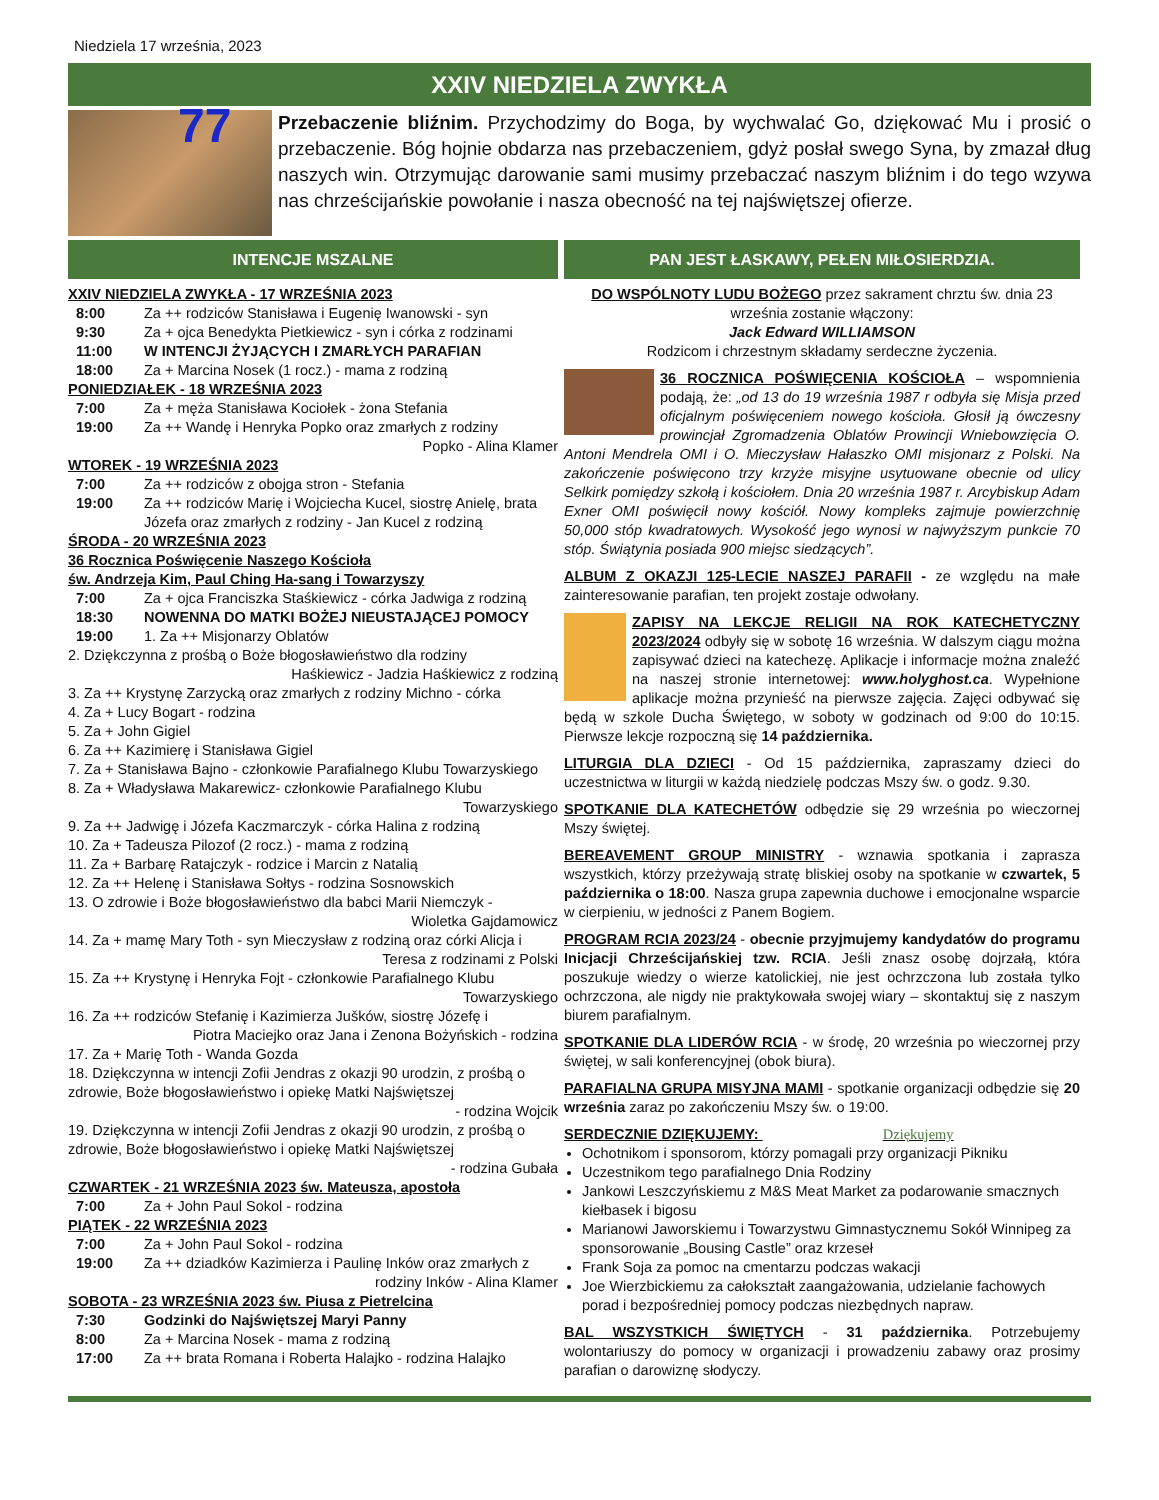Niedziela 17 września, 2023
XXIV NIEDZIELA ZWYKŁA
77
Przebaczenie bliźnim. Przychodzimy do Boga, by wychwalać Go, dziękować Mu i prosić o przebaczenie. Bóg hojnie obdarza nas przebaczeniem, gdyż posłał swego Syna, by zmazał dług naszych win. Otrzymując darowanie sami musimy przebaczać naszym bliźnim i do tego wzywa nas chrześcijańskie powołanie i nasza obecność na tej najświętszej ofierze.
INTENCJE MSZALNE
XXIV NIEDZIELA ZWYKŁA - 17 WRZEŚNIA 2023
8:00 Za ++ rodziców Stanisława i Eugenię Iwanowski - syn
9:30 Za + ojca Benedykta Pietkiewicz - syn i córka z rodzinami
11:00 W INTENCJI ŻYJĄCYCH I ZMARŁYCH PARAFIAN
18:00 Za + Marcina Nosek (1 rocz.) - mama z rodziną
PONIEDZIAŁEK - 18 WRZEŚNIA 2023
7:00 Za + męża Stanisława Kociołek - żona Stefania
19:00 Za ++ Wandę i Henryka Popko oraz zmarłych z rodziny
Popko - Alina Klamer
WTOREK - 19 WRZEŚNIA 2023
7:00 Za ++ rodziców z obojga stron - Stefania
19:00 Za ++ rodziców Marię i Wojciecha Kucel, siostrę Anielę, brata Józefa oraz zmarłych z rodziny - Jan Kucel z rodziną
ŚRODA - 20 WRZEŚNIA 2023
36 Rocznica Poświęcenie Naszego Kościoła
św. Andrzeja Kim, Paul Ching Ha-sang i Towarzyszy
7:00 Za + ojca Franciszka Staśkiewicz - córka Jadwiga z rodziną
18:30 NOWENNA DO MATKI BOŻEJ NIEUSTAJĄCEJ POMOCY
19:00 1. Za ++ Misjonarzy Oblatów
2. Dziękczynna z prośbą o Boże błogosławieństwo dla rodziny
Haśkiewicz - Jadzia Haśkiewicz z rodziną
3. Za ++ Krystynę Zarzycką oraz zmarłych z rodziny Michno - córka
4. Za + Lucy Bogart - rodzina
5. Za + John Gigiel
6. Za ++ Kazimierę i Stanisława Gigiel
7. Za + Stanisława Bajno - członkowie Parafialnego Klubu Towarzyskiego
8. Za + Władysława Makarewicz- członkowie Parafialnego Klubu
Towarzyskiego
9. Za ++ Jadwigę i Józefa Kaczmarczyk - córka Halina z rodziną
10. Za + Tadeusza Pilozof (2 rocz.) - mama z rodziną
11. Za + Barbarę Ratajczyk - rodzice i Marcin z Natalią
12. Za ++ Helenę i Stanisława Sołtys - rodzina Sosnowskich
13. O zdrowie i Boże błogosławieństwo dla babci Marii Niemczyk -
Wioletka Gajdamowicz
14. Za + mamę Mary Toth - syn Mieczysław z rodziną oraz córki Alicja i
Teresa z rodzinami z Polski
15. Za ++ Krystynę i Henryka Fojt - członkowie Parafialnego Klubu
Towarzyskiego
16. Za ++ rodziców Stefanię i Kazimierza Jušków, siostrę Józefę i
Piotra Maciejko oraz Jana i Zenona Bożyńskich - rodzina
17. Za + Marię Toth - Wanda Gozda
18. Dziękczynna w intencji Zofii Jendras z okazji 90 urodzin, z prośbą o zdrowie, Boże błogosławieństwo i opiekę Matki Najświętszej
- rodzina Wojcik
19. Dziękczynna w intencji Zofii Jendras z okazji 90 urodzin, z prośbą o zdrowie, Boże błogosławieństwo i opiekę Matki Najświętszej
- rodzina Gubała
CZWARTEK - 21 WRZEŚNIA 2023 św. Mateusza, apostoła
7:00 Za + John Paul Sokol - rodzina
PIĄTEK - 22 WRZEŚNIA 2023
7:00 Za + John Paul Sokol - rodzina
19:00 Za ++ dziadków Kazimierza i Paulinę Inków oraz zmarłych z
rodziny Inków - Alina Klamer
SOBOTA - 23 WRZEŚNIA 2023 św. Piusa z Pietrelcina
7:30 Godzinki do Najświętszej Maryi Panny
8:00 Za + Marcina Nosek - mama z rodziną
17:00 Za ++ brata Romana i Roberta Halajko - rodzina Halajko
PAN JEST ŁASKAWY, PEŁEN MIŁOSIERDZIA.
DO WSPÓLNOTY LUDU BOŻEGO przez sakrament chrztu św. dnia 23 września zostanie włączony:
Jack Edward WILLIAMSON
Rodzicom i chrzestnym składamy serdeczne życzenia.
36 ROCZNICA POŚWIĘCENIA KOŚCIOŁA – wspomnienia podają, że: „od 13 do 19 września 1987 r odbyła się Misja przed oficjalnym poświęceniem nowego kościoła. Głosił ją ówczesny prowincjał Zgromadzenia Oblatów Prowincji Wniebowzięcia O. Antoni Mendrela OMI i O. Mieczysław Hałaszko OMI misjonarz z Polski. Na zakończenie poświęcono trzy krzyże misyjne usytuowane obecnie od ulicy Selkirk pomiędzy szkołą i kościołem. Dnia 20 września 1987 r. Arcybiskup Adam Exner OMI poświęcił nowy kościół. Nowy kompleks zajmuje powierzchnię 50,000 stóp kwadratowych. Wysokość jego wynosi w najwyższym punkcie 70 stóp. Świątynia posiada 900 miejsc siedzących”.
ALBUM Z OKAZJI 125-LECIE NASZEJ PARAFII - ze względu na małe zainteresowanie parafian, ten projekt zostaje odwołany.
ZAPISY NA LEKCJE RELIGII NA ROK KATECHETYCZNY 2023/2024 odbyły się w sobotę 16 września. W dalszym ciągu można zapisywać dzieci na katechezę. Aplikacje i informacje można znaleźć na naszej stronie internetowej: www.holyghost.ca. Wypełnione aplikacje można przynieść na pierwsze zajęcia. Zajęci odbywać się będą w szkole Ducha Świętego, w soboty w godzinach od 9:00 do 10:15. Pierwsze lekcje rozpoczną się 14 października.
LITURGIA DLA DZIECI - Od 15 października, zapraszamy dzieci do uczestnictwa w liturgii w każdą niedzielę podczas Mszy św. o godz. 9.30.
SPOTKANIE DLA KATECHETÓW odbędzie się 29 września po wieczornej Mszy świętej.
BEREAVEMENT GROUP MINISTRY - wznawia spotkania i zaprasza wszystkich, którzy przeżywają stratę bliskiej osoby na spotkanie w czwartek, 5 października o 18:00. Nasza grupa zapewnia duchowe i emocjonalne wsparcie w cierpieniu, w jedności z Panem Bogiem.
PROGRAM RCIA 2023/24 - obecnie przyjmujemy kandydatów do programu Inicjacji Chrześcijańskiej tzw. RCIA. Jeśli znasz osobę dojrzałą, która poszukuje wiedzy o wierze katolickiej, nie jest ochrzczona lub została tylko ochrzczona, ale nigdy nie praktykowała swojej wiary – skontaktuj się z naszym biurem parafialnym.
SPOTKANIE DLA LIDERÓW RCIA - w środę, 20 września po wieczornej przy świętej, w sali konferencyjnej (obok biura).
PARAFIALNA GRUPA MISYJNA MAMI - spotkanie organizacji odbędzie się 20 września zaraz po zakończeniu Mszy św. o 19:00.
SERDECZNIE DZIĘKUJEMY: Dziękujemy
Ochotnikom i sponsorom, którzy pomagali przy organizacji Pikniku
Uczestnikom tego parafialnego Dnia Rodziny
Jankowi Leszczyńskiemu z M&S Meat Market za podarowanie smacznych kiełbasek i bigosu
Marianowi Jaworskiemu i Towarzystwu Gimnastycznemu Sokół Winnipeg za sponsorowanie „Bousing Castle” oraz krzeseł
Frank Soja za pomoc na cmentarzu podczas wakacji
Joe Wierzbickiemu za całokształt zaangażowania, udzielanie fachowych porad i bezpośredniej pomocy podczas niezbędnych napraw.
BAL WSZYSTKICH ŚWIĘTYCH - 31 października. Potrzebujemy wolontariuszy do pomocy w organizacji i prowadzeniu zabawy oraz prosimy parafian o darowiznę słodyczy.